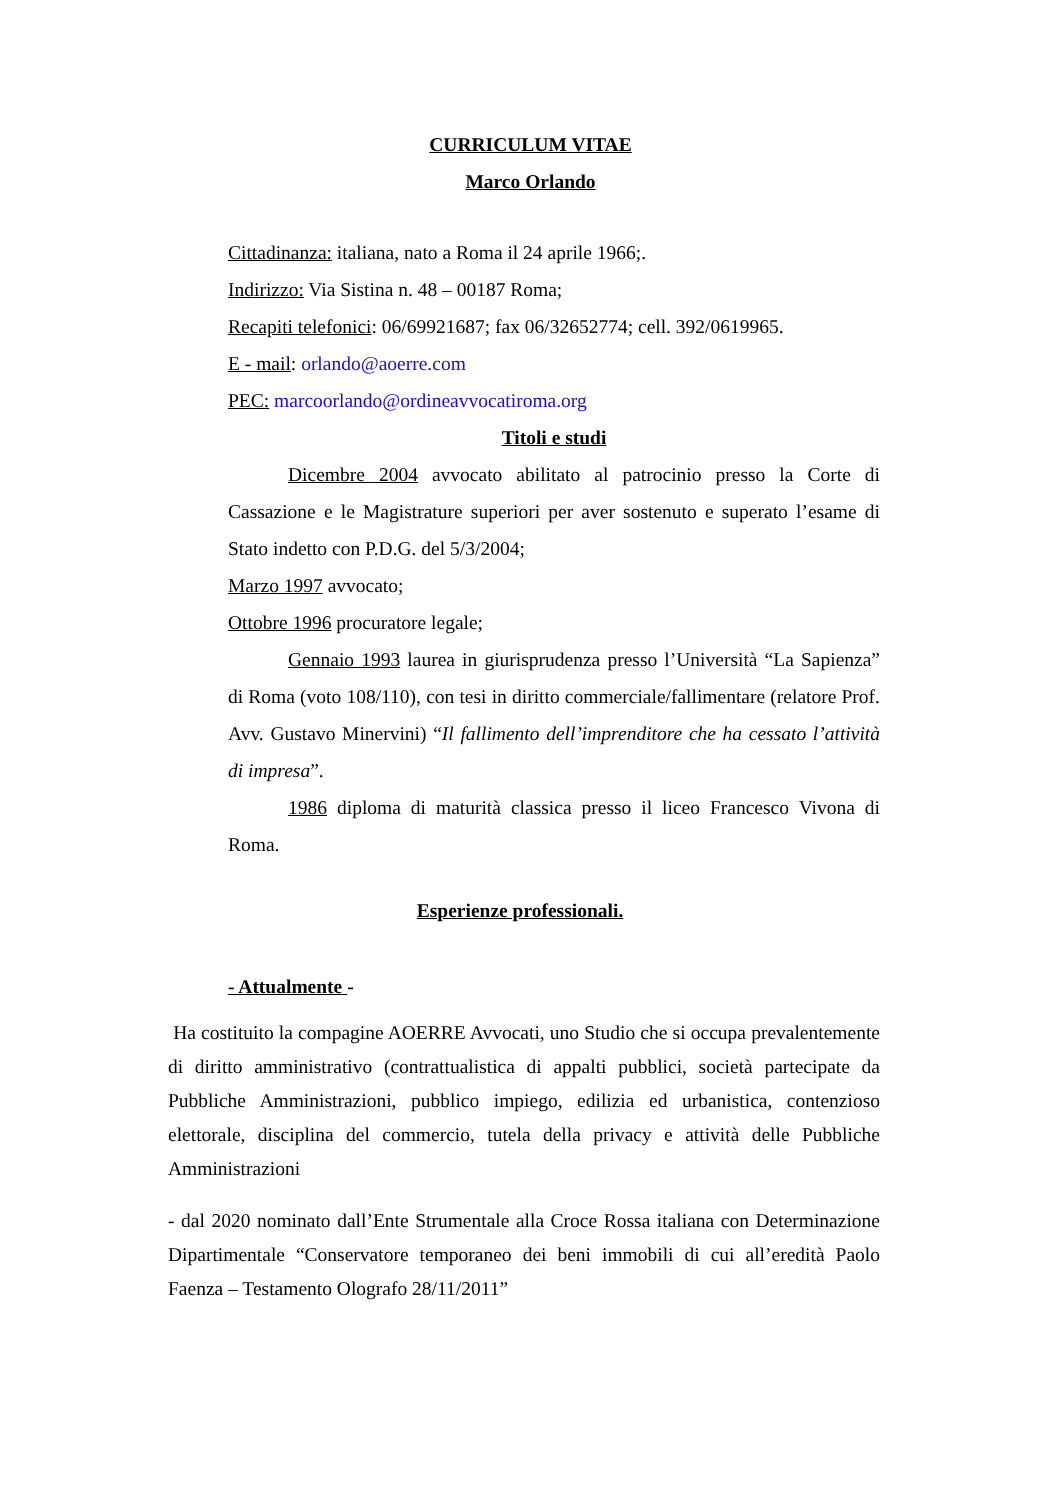CURRICULUM VITAE
Marco Orlando
Cittadinanza: italiana, nato a Roma il 24 aprile 1966;.
Indirizzo: Via Sistina n. 48 – 00187 Roma;
Recapiti telefonici: 06/69921687; fax 06/32652774; cell. 392/0619965.
E - mail: orlando@aoerre.com
PEC: marcoorlando@ordineavvocatiroma.org
Titoli e studi
Dicembre 2004 avvocato abilitato al patrocinio presso la Corte di Cassazione e le Magistrature superiori per aver sostenuto e superato l’esame di Stato indetto con P.D.G. del 5/3/2004;
Marzo 1997 avvocato;
Ottobre 1996 procuratore legale;
Gennaio 1993 laurea in giurisprudenza presso l’Università “La Sapienza” di Roma (voto 108/110), con tesi in diritto commerciale/fallimentare (relatore Prof. Avv. Gustavo Minervini) “Il fallimento dell’imprenditore che ha cessato l’attività di impresa”.
1986 diploma di maturità classica presso il liceo Francesco Vivona di Roma.
Esperienze professionali.
- Attualmente -
Ha costituito la compagine AOERRE Avvocati, uno Studio che si occupa prevalentemente di diritto amministrativo (contrattualistica di appalti pubblici, società partecipate da Pubbliche Amministrazioni, pubblico impiego, edilizia ed urbanistica, contenzioso elettorale, disciplina del commercio, tutela della privacy e attività delle Pubbliche Amministrazioni
- dal 2020 nominato dall’Ente Strumentale alla Croce Rossa italiana con Determinazione Dipartimentale “Conservatore temporaneo dei beni immobili di cui all’eredità Paolo Faenza – Testamento Olografo 28/11/2011”